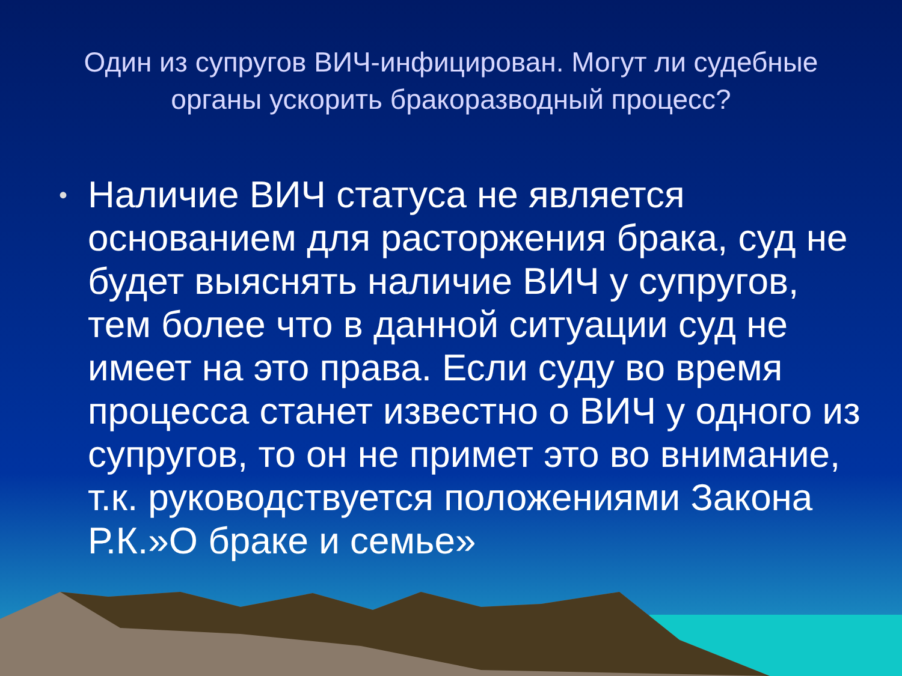Один из супругов ВИЧ-инфицирован. Могут ли судебные органы ускорить бракоразводный процесс?
• Наличие ВИЧ статуса не является основанием для расторжения брака, суд не будет выяснять наличие ВИЧ у супругов, тем более что в данной ситуации суд не имеет на это права. Если суду во время процесса станет известно о ВИЧ у одного из супругов, то он не примет это во внимание, т.к. руководствуется положениями Закона Р.К.»О браке и семье»